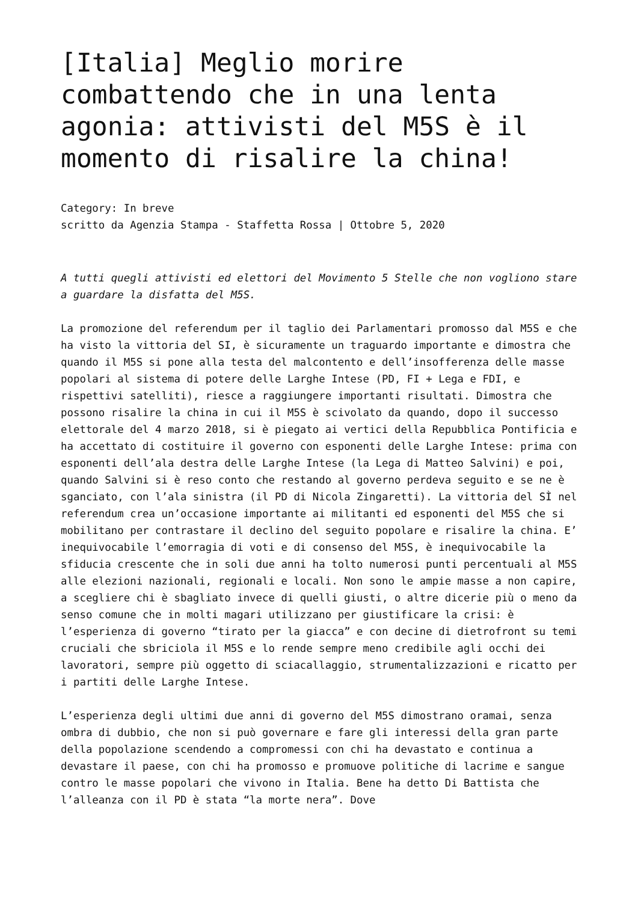[Italia] Meglio morire combattendo che in una lenta agonia: attivisti del M5S è il momento di risalire la china!
Category: In breve
scritto da Agenzia Stampa - Staffetta Rossa | Ottobre 5, 2020
A tutti quegli attivisti ed elettori del Movimento 5 Stelle che non vogliono stare a guardare la disfatta del M5S.
La promozione del referendum per il taglio dei Parlamentari promosso dal M5S e che ha visto la vittoria del SI, è sicuramente un traguardo importante e dimostra che quando il M5S si pone alla testa del malcontento e dell’insofferenza delle masse popolari al sistema di potere delle Larghe Intese (PD, FI + Lega e FDI, e rispettivi satelliti), riesce a raggiungere importanti risultati. Dimostra che possono risalire la china in cui il M5S è scivolato da quando, dopo il successo elettorale del 4 marzo 2018, si è piegato ai vertici della Repubblica Pontificia e ha accettato di costituire il governo con esponenti delle Larghe Intese: prima con esponenti dell’ala destra delle Larghe Intese (la Lega di Matteo Salvini) e poi, quando Salvini si è reso conto che restando al governo perdeva seguito e se ne è sganciato, con l’ala sinistra (il PD di Nicola Zingaretti). La vittoria del SÌ nel referendum crea un’occasione importante ai militanti ed esponenti del M5S che si mobilitano per contrastare il declino del seguito popolare e risalire la china. E’ inequivocabile l’emorragia di voti e di consenso del M5S, è inequivocabile la sfiducia crescente che in soli due anni ha tolto numerosi punti percentuali al M5S alle elezioni nazionali, regionali e locali. Non sono le ampie masse a non capire, a scegliere chi è sbagliato invece di quelli giusti, o altre dicerie più o meno da senso comune che in molti magari utilizzano per giustificare la crisi: è l’esperienza di governo “tirato per la giacca” e con decine di dietrofront su temi cruciali che sbriciola il M5S e lo rende sempre meno credibile agli occhi dei lavoratori, sempre più oggetto di sciacallaggio, strumentalizzazioni e ricatto per i partiti delle Larghe Intese.
L’esperienza degli ultimi due anni di governo del M5S dimostrano oramai, senza ombra di dubbio, che non si può governare e fare gli interessi della gran parte della popolazione scendendo a compromessi con chi ha devastato e continua a devastare il paese, con chi ha promosso e promuove politiche di lacrime e sangue contro le masse popolari che vivono in Italia. Bene ha detto Di Battista che l’alleanza con il PD è stata “la morte nera”. Dove